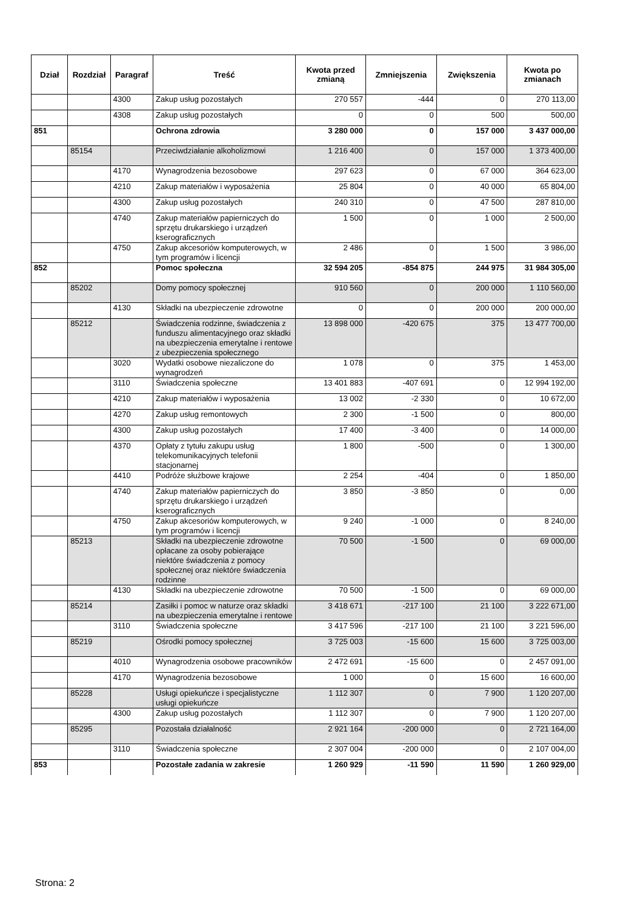| Dział | Rozdział | Paragraf | Treść | Kwota przed zmianą | Zmniejszenia | Zwiększenia | Kwota po zmianach |
| --- | --- | --- | --- | --- | --- | --- | --- |
| | | 4300 | Zakup usług pozostałych | 270 557 | -444 | 0 | 270 113,00 |
| | | 4308 | Zakup usług pozostałych | 0 | 0 | 500 | 500,00 |
| 851 | | | Ochrona zdrowia | 3 280 000 | 0 | 157 000 | 3 437 000,00 |
| | 85154 | | Przeciwdziałanie alkoholizmowi | 1 216 400 | 0 | 157 000 | 1 373 400,00 |
| | | 4170 | Wynagrodzenia bezosobowe | 297 623 | 0 | 67 000 | 364 623,00 |
| | | 4210 | Zakup materiałów i wyposażenia | 25 804 | 0 | 40 000 | 65 804,00 |
| | | 4300 | Zakup usług pozostałych | 240 310 | 0 | 47 500 | 287 810,00 |
| | | 4740 | Zakup materiałów papierniczych do sprzętu drukarskiego i urządzeń kserograficznych | 1 500 | 0 | 1 000 | 2 500,00 |
| | | 4750 | Zakup akcesoriów komputerowych, w tym programów i licencji | 2 486 | 0 | 1 500 | 3 986,00 |
| 852 | | | Pomoc społeczna | 32 594 205 | -854 875 | 244 975 | 31 984 305,00 |
| | 85202 | | Domy pomocy społecznej | 910 560 | 0 | 200 000 | 1 110 560,00 |
| | | 4130 | Składki na ubezpieczenie zdrowotne | 0 | 0 | 200 000 | 200 000,00 |
| | 85212 | | Świadczenia rodzinne, świadczenia z funduszu alimentacyjnego oraz składki na ubezpieczenia emerytalne i rentowe z ubezpieczenia społecznego | 13 898 000 | -420 675 | 375 | 13 477 700,00 |
| | | 3020 | Wydatki osobowe niezaliczone do wynagrodzeń | 1 078 | 0 | 375 | 1 453,00 |
| | | 3110 | Świadczenia społeczne | 13 401 883 | -407 691 | 0 | 12 994 192,00 |
| | | 4210 | Zakup materiałów i wyposażenia | 13 002 | -2 330 | 0 | 10 672,00 |
| | | 4270 | Zakup usług remontowych | 2 300 | -1 500 | 0 | 800,00 |
| | | 4300 | Zakup usług pozostałych | 17 400 | -3 400 | 0 | 14 000,00 |
| | | 4370 | Opłaty z tytułu zakupu usług telekomunikacyjnych telefonii stacjonarnej | 1 800 | -500 | 0 | 1 300,00 |
| | | 4410 | Podróże służbowe krajowe | 2 254 | -404 | 0 | 1 850,00 |
| | | 4740 | Zakup materiałów papierniczych do sprzętu drukarskiego i urządzeń kserograficznych | 3 850 | -3 850 | 0 | 0,00 |
| | | 4750 | Zakup akcesoriów komputerowych, w tym programów i licencji | 9 240 | -1 000 | 0 | 8 240,00 |
| | 85213 | | Składki na ubezpieczenie zdrowotne opłacane za osoby pobierające niektóre świadczenia z pomocy społecznej oraz niektóre świadczenia rodzinne | 70 500 | -1 500 | 0 | 69 000,00 |
| | | 4130 | Składki na ubezpieczenie zdrowotne | 70 500 | -1 500 | 0 | 69 000,00 |
| | 85214 | | Zasiłki i pomoc w naturze oraz składki na ubezpieczenia emerytalne i rentowe | 3 418 671 | -217 100 | 21 100 | 3 222 671,00 |
| | | 3110 | Świadczenia społeczne | 3 417 596 | -217 100 | 21 100 | 3 221 596,00 |
| | 85219 | | Ośrodki pomocy społecznej | 3 725 003 | -15 600 | 15 600 | 3 725 003,00 |
| | | 4010 | Wynagrodzenia osobowe pracowników | 2 472 691 | -15 600 | 0 | 2 457 091,00 |
| | | 4170 | Wynagrodzenia bezosobowe | 1 000 | 0 | 15 600 | 16 600,00 |
| | 85228 | | Usługi opiekuńcze i specjalistyczne usługi opiekuńcze | 1 112 307 | 0 | 7 900 | 1 120 207,00 |
| | | 4300 | Zakup usług pozostałych | 1 112 307 | 0 | 7 900 | 1 120 207,00 |
| | 85295 | | Pozostała działalność | 2 921 164 | -200 000 | 0 | 2 721 164,00 |
| | | 3110 | Świadczenia społeczne | 2 307 004 | -200 000 | 0 | 2 107 004,00 |
| 853 | | | Pozostałe zadania w zakresie | 1 260 929 | -11 590 | 11 590 | 1 260 929,00 |
Strona: 2